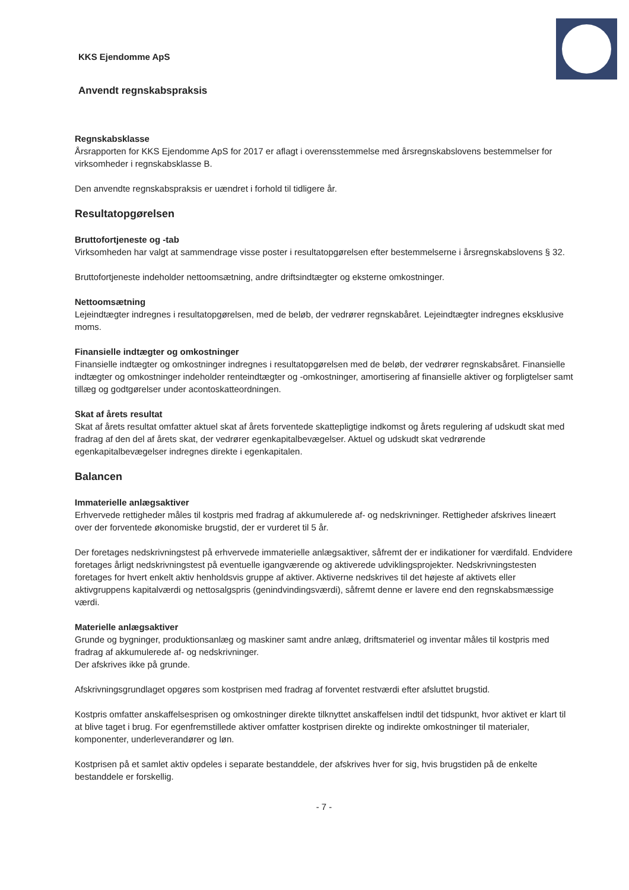KKS Ejendomme ApS
Anvendt regnskabspraksis
Regnskabsklasse
Årsrapporten for KKS Ejendomme ApS for 2017 er aflagt i overensstemmelse med årsregnskabslovens bestemmelser for virksomheder i regnskabsklasse B.
Den anvendte regnskabspraksis er uændret i forhold til tidligere år.
Resultatopgørelsen
Bruttofortjeneste og -tab
Virksomheden har valgt at sammendrage visse poster i resultatopgørelsen efter bestemmelserne i årsregnskabslovens § 32.
Bruttofortjeneste indeholder nettoomsætning, andre driftsindtægter og eksterne omkostninger.
Nettoomsætning
Lejeindtægter indregnes i resultatopgørelsen, med de beløb, der vedrører regnskabåret. Lejeindtægter indregnes eksklusive moms.
Finansielle indtægter og omkostninger
Finansielle indtægter og omkostninger indregnes i resultatopgørelsen med de beløb, der vedrører regnskabsåret. Finansielle indtægter og omkostninger indeholder renteindtægter og -omkostninger, amortisering af finansielle aktiver og forpligtelser samt tillæg og godtgørelser under acontoskatteordningen.
Skat af årets resultat
Skat af årets resultat omfatter aktuel skat af årets forventede skattepligtige indkomst og årets regulering af udskudt skat med fradrag af den del af årets skat, der vedrører egenkapitalbevægelser. Aktuel og udskudt skat vedrørende egenkapitalbevægelser indregnes direkte i egenkapitalen.
Balancen
Immaterielle anlægsaktiver
Erhvervede rettigheder måles til kostpris med fradrag af akkumulerede af- og nedskrivninger. Rettigheder afskrives lineært over der forventede økonomiske brugstid, der er vurderet til 5 år.
Der foretages nedskrivningstest på erhvervede immaterielle anlægsaktiver, såfremt der er indikationer for værdifald. Endvidere foretages årligt nedskrivningstest på eventuelle igangværende og aktiverede udviklingsprojekter. Nedskrivningstesten foretages for hvert enkelt aktiv henholdsvis gruppe af aktiver. Aktiverne nedskrives til det højeste af aktivets eller aktivgruppens kapitalværdi og nettosalgspris (genindvindingsværdi), såfremt denne er lavere end den regnskabsmæssige værdi.
Materielle anlægsaktiver
Grunde og bygninger, produktionsanlæg og maskiner samt andre anlæg, driftsmateriel og inventar måles til kostpris med fradrag af akkumulerede af- og nedskrivninger.
Der afskrives ikke på grunde.
Afskrivningsgrundlaget opgøres som kostprisen med fradrag af forventet restværdi efter afsluttet brugstid.
Kostpris omfatter anskaffelsesprisen og omkostninger direkte tilknyttet anskaffelsen indtil det tidspunkt, hvor aktivet er klart til at blive taget i brug. For egenfremstillede aktiver omfatter kostprisen direkte og indirekte omkostninger til materialer, komponenter, underleverandører og løn.
Kostprisen på et samlet aktiv opdeles i separate bestanddele, der afskrives hver for sig, hvis brugstiden på de enkelte bestanddele er forskellig.
- 7 -